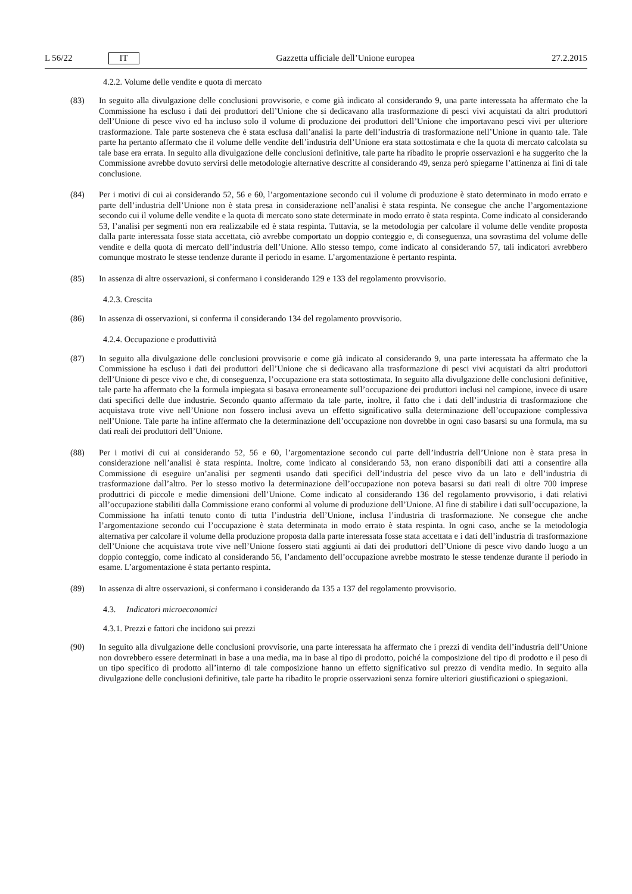L 56/22 IT
Gazzetta ufficiale dell’Unione europea 27.2.2015
4.2.2. Volume delle vendite e quota di mercato
(83) In seguito alla divulgazione delle conclusioni provvisorie, e come già indicato al considerando 9, una parte interessata ha affermato che la Commissione ha escluso i dati dei produttori dell’Unione che si dedicavano alla trasformazione di pesci vivi acquistati da altri produttori dell’Unione di pesce vivo ed ha incluso solo il volume di produzione dei produttori dell’Unione che importavano pesci vivi per ulteriore trasformazione. Tale parte sosteneva che è stata esclusa dall’analisi la parte dell’industria di trasformazione nell’Unione in quanto tale. Tale parte ha pertanto affermato che il volume delle vendite dell’industria dell’Unione era stata sottostimata e che la quota di mercato calcolata su tale base era errata. In seguito alla divulgazione delle conclusioni definitive, tale parte ha ribadito le proprie osservazioni e ha suggerito che la Commissione avrebbe dovuto servirsi delle metodologie alternative descritte al considerando 49, senza però spiegarne l’attinenza ai fini di tale conclusione.
(84) Per i motivi di cui ai considerando 52, 56 e 60, l’argomentazione secondo cui il volume di produzione è stato determinato in modo errato e parte dell’industria dell’Unione non è stata presa in considerazione nell’analisi è stata respinta. Ne consegue che anche l’argomentazione secondo cui il volume delle vendite e la quota di mercato sono state determinate in modo errato è stata respinta. Come indicato al considerando 53, l’analisi per segmenti non era realizzabile ed è stata respinta. Tuttavia, se la metodologia per calcolare il volume delle vendite proposta dalla parte interessata fosse stata accettata, ciò avrebbe comportato un doppio conteggio e, di conseguenza, una sovrastima del volume delle vendite e della quota di mercato dell’industria dell’Unione. Allo stesso tempo, come indicato al considerando 57, tali indicatori avrebbero comunque mostrato le stesse tendenze durante il periodo in esame. L’argomentazione è pertanto respinta.
(85) In assenza di altre osservazioni, si confermano i considerando 129 e 133 del regolamento provvisorio.
4.2.3. Crescita
(86) In assenza di osservazioni, si conferma il considerando 134 del regolamento provvisorio.
4.2.4. Occupazione e produttività
(87) In seguito alla divulgazione delle conclusioni provvisorie e come già indicato al considerando 9, una parte interessata ha affermato che la Commissione ha escluso i dati dei produttori dell’Unione che si dedicavano alla trasformazione di pesci vivi acquistati da altri produttori dell’Unione di pesce vivo e che, di conseguenza, l’occupazione era stata sottostimata. In seguito alla divulgazione delle conclusioni definitive, tale parte ha affermato che la formula impiegata si basava erroneamente sull’occupazione dei produttori inclusi nel campione, invece di usare dati specifici delle due industrie. Secondo quanto affermato da tale parte, inoltre, il fatto che i dati dell’industria di trasformazione che acquistava trote vive nell’Unione non fossero inclusi aveva un effetto significativo sulla determinazione dell’occupazione complessiva nell’Unione. Tale parte ha infine affermato che la determinazione dell’occupazione non dovrebbe in ogni caso basarsi su una formula, ma su dati reali dei produttori dell’Unione.
(88) Per i motivi di cui ai considerando 52, 56 e 60, l’argomentazione secondo cui parte dell’industria dell’Unione non è stata presa in considerazione nell’analisi è stata respinta. Inoltre, come indicato al considerando 53, non erano disponibili dati atti a consentire alla Commissione di eseguire un’analisi per segmenti usando dati specifici dell’industria del pesce vivo da un lato e dell’industria di trasformazione dall’altro. Per lo stesso motivo la determinazione dell’occupazione non poteva basarsi su dati reali di oltre 700 imprese produttrici di piccole e medie dimensioni dell’Unione. Come indicato al considerando 136 del regolamento provvisorio, i dati relativi all’occupazione stabiliti dalla Commissione erano conformi al volume di produzione dell’Unione. Al fine di stabilire i dati sull’occupazione, la Commissione ha infatti tenuto conto di tutta l’industria dell’Unione, inclusa l’industria di trasformazione. Ne consegue che anche l’argomentazione secondo cui l’occupazione è stata determinata in modo errato è stata respinta. In ogni caso, anche se la metodologia alternativa per calcolare il volume della produzione proposta dalla parte interessata fosse stata accettata e i dati dell’industria di trasformazione dell’Unione che acquistava trote vive nell’Unione fossero stati aggiunti ai dati dei produttori dell’Unione di pesce vivo dando luogo a un doppio conteggio, come indicato al considerando 56, l’andamento dell’occupazione avrebbe mostrato le stesse tendenze durante il periodo in esame. L’argomentazione è stata pertanto respinta.
(89) In assenza di altre osservazioni, si confermano i considerando da 135 a 137 del regolamento provvisorio.
4.3. Indicatori microeconomici
4.3.1. Prezzi e fattori che incidono sui prezzi
(90) In seguito alla divulgazione delle conclusioni provvisorie, una parte interessata ha affermato che i prezzi di vendita dell’industria dell’Unione non dovrebbero essere determinati in base a una media, ma in base al tipo di prodotto, poiché la composizione del tipo di prodotto e il peso di un tipo specifico di prodotto all’interno di tale composizione hanno un effetto significativo sul prezzo di vendita medio. In seguito alla divulgazione delle conclusioni definitive, tale parte ha ribadito le proprie osservazioni senza fornire ulteriori giustificazioni o spiegazioni.